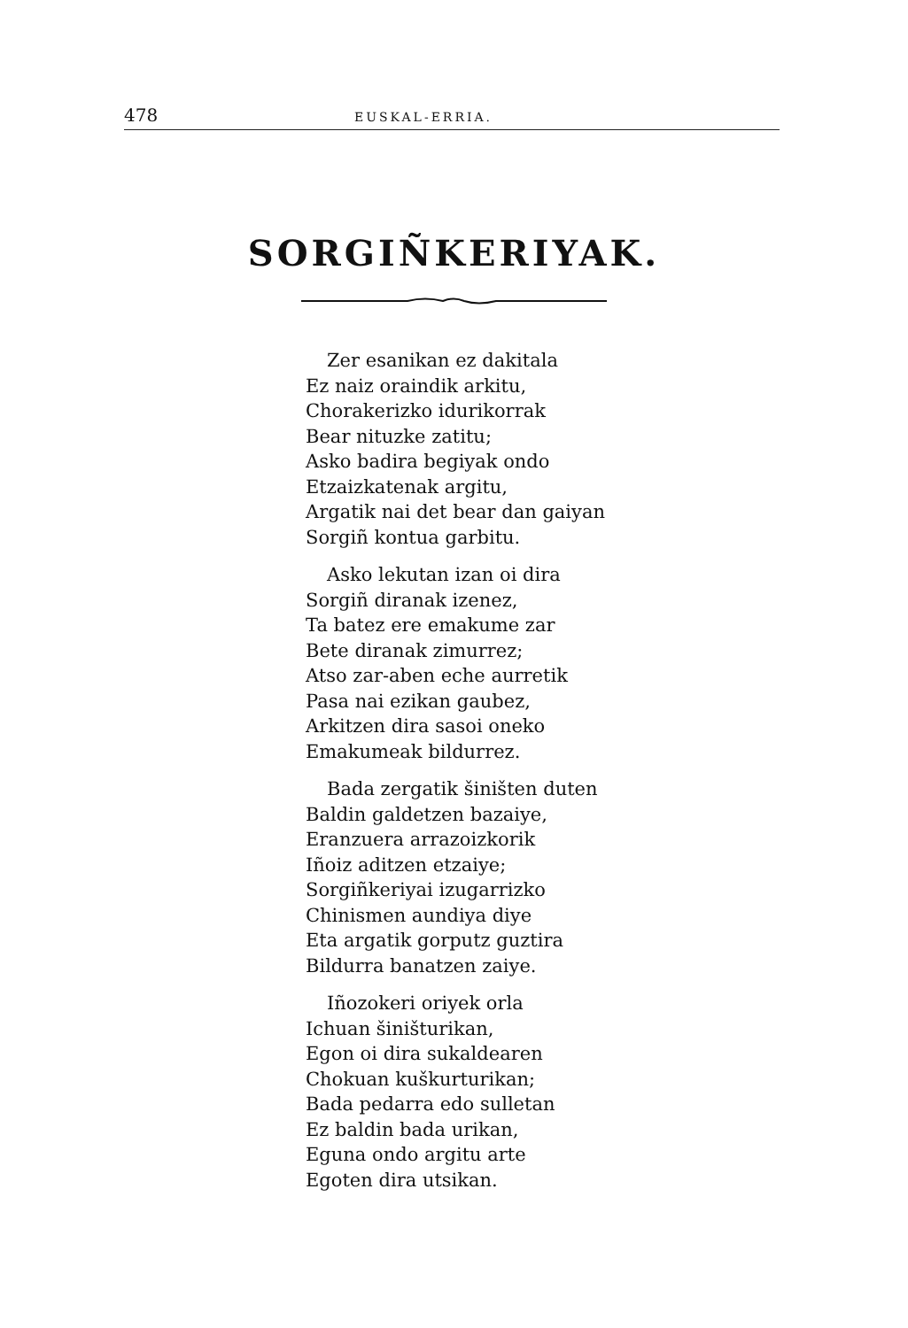478 EUSKAL-ERRIA.
SORGIÑKERIYAK.
Zer esanikan ez dakitala
Ez naiz oraindik arkitu,
Chorakerizko idurikorrak
Bear nituzke zatitu;
Asko badira begiyak ondo
Etzaizkatenak argitu,
Argatik nai det bear dan gaiyan
Sorgiñ kontua garbitu.
Asko lekutan izan oi dira
Sorgiñ diranak izenez,
Ta batez ere emakume zar
Bete diranak zimurrez;
Atso zar-aben eche aurretik
Pasa nai ezikan gaubez,
Arkitzen dira sasoi oneko
Emakumeak bildurrez.
Bada zergatik šiništen duten
Baldin galdetzen bazaiye,
Eranzuera arrazoizkorik
Iñoiz aditzen etzaiye;
Sorgiñkeriyai izugarrizko
Chinismen aundiya diye
Eta argatik gorputz guztira
Bildurra banatzen zaiye.
Iñozokeri oriyek orla
Ichuan šiništurikan,
Egon oi dira sukaldearen
Chokuan kuškurturikan;
Bada pedarra edo sulletan
Ez baldin bada urikan,
Eguna ondo argitu arte
Egoten dira utsikan.